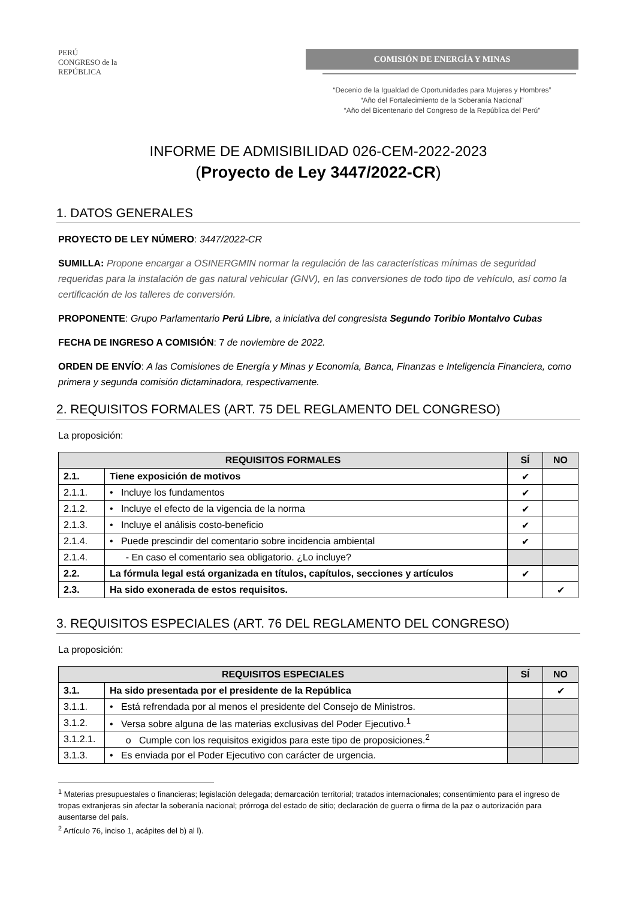PERÚ
CONGRESO de la REPÚBLICA
COMISIÓN DE ENERGÍA Y MINAS
“Decenio de la Igualdad de Oportunidades para Mujeres y Hombres”
“Año del Fortalecimiento de la Soberanía Nacional”
“Año del Bicentenario del Congreso de la República del Perú”
INFORME DE ADMISIBILIDAD 026-CEM-2022-2023
(Proyecto de Ley 3447/2022-CR)
1. DATOS GENERALES
PROYECTO DE LEY NÚMERO: 3447/2022-CR
SUMILLA: Propone encargar a OSINERGMIN normar la regulación de las características mínimas de seguridad requeridas para la instalación de gas natural vehicular (GNV), en las conversiones de todo tipo de vehículo, así como la certificación de los talleres de conversión.
PROPONENTE: Grupo Parlamentario Perú Libre, a iniciativa del congresista Segundo Toribio Montalvo Cubas
FECHA DE INGRESO A COMISIÓN: 7 de noviembre de 2022.
ORDEN DE ENVÍO: A las Comisiones de Energía y Minas y Economía, Banca, Finanzas e Inteligencia Financiera, como primera y segunda comisión dictaminadora, respectivamente.
2. REQUISITOS FORMALES (ART. 75 DEL REGLAMENTO DEL CONGRESO)
La proposición:
| REQUISITOS FORMALES | | SÍ | NO |
| --- | --- | --- | --- |
| 2.1. | Tiene exposición de motivos | ✔ | |
| 2.1.1. | • Incluye los fundamentos | ✔ | |
| 2.1.2. | • Incluye el efecto de la vigencia de la norma | ✔ | |
| 2.1.3. | • Incluye el análisis costo-beneficio | ✔ | |
| 2.1.4. | • Puede prescindir del comentario sobre incidencia ambiental | ✔ | |
| 2.1.4. | - En caso el comentario sea obligatorio. ¿Lo incluye? | | |
| 2.2. | La fórmula legal está organizada en títulos, capítulos, secciones y artículos | ✔ | |
| 2.3. | Ha sido exonerada de estos requisitos. | | ✔ |
3. REQUISITOS ESPECIALES (ART. 76 DEL REGLAMENTO DEL CONGRESO)
La proposición:
| REQUISITOS ESPECIALES | | SÍ | NO |
| --- | --- | --- | --- |
| 3.1. | Ha sido presentada por el presidente de la República | | ✔ |
| 3.1.1. | • Está refrendada por al menos el presidente del Consejo de Ministros. | | |
| 3.1.2. | • Versa sobre alguna de las materias exclusivas del Poder Ejecutivo.<sup>1</sup> | | |
| 3.1.2.1. | o Cumple con los requisitos exigidos para este tipo de proposiciones.<sup>2</sup> | | |
| 3.1.3. | • Es enviada por el Poder Ejecutivo con carácter de urgencia. | | |
<sup>1</sup> Materias presupuestales o financieras; legislación delegada; demarcación territorial; tratados internacionales; consentimiento para el ingreso de tropas extranjeras sin afectar la soberanía nacional; prórroga del estado de sitio; declaración de guerra o firma de la paz o autorización para ausentarse del país.
<sup>2</sup> Artículo 76, inciso 1, acápites del b) al l).